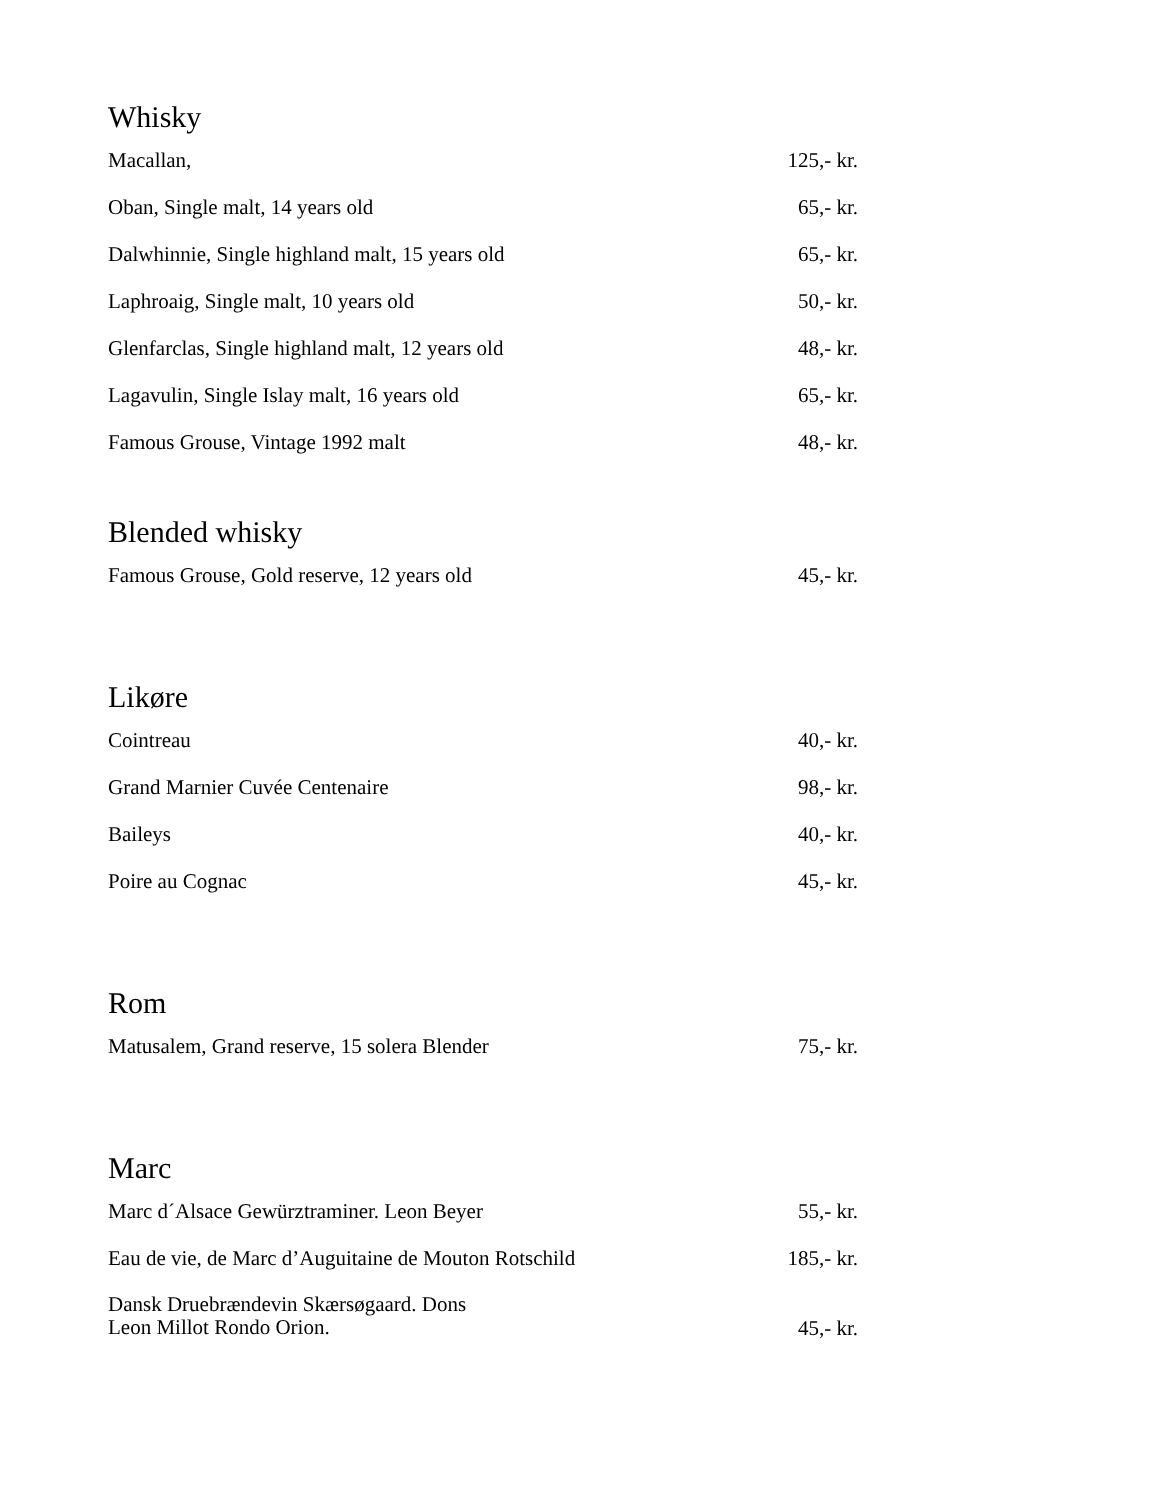Whisky
| Macallan, | 125,- kr. |
| Oban, Single malt, 14 years old | 65,- kr. |
| Dalwhinnie, Single highland malt, 15 years old | 65,- kr. |
| Laphroaig, Single malt, 10 years old | 50,- kr. |
| Glenfarclas, Single highland malt, 12 years old | 48,- kr. |
| Lagavulin, Single Islay malt, 16 years old | 65,- kr. |
| Famous Grouse, Vintage 1992 malt | 48,- kr. |
Blended whisky
| Famous Grouse, Gold reserve, 12 years old | 45,- kr. |
Likøre
| Cointreau | 40,- kr. |
| Grand Marnier Cuvée Centenaire | 98,- kr. |
| Baileys | 40,- kr. |
| Poire au Cognac | 45,- kr. |
Rom
| Matusalem, Grand reserve, 15 solera Blender | 75,- kr. |
Marc
| Marc d´Alsace Gewürztraminer. Leon Beyer | 55,- kr. |
| Eau de vie, de Marc d’Auguitaine de Mouton Rotschild | 185,- kr. |
| Dansk Druebrændevin Skærsøgaard. Dons Leon Millot Rondo Orion. | 45,- kr. |